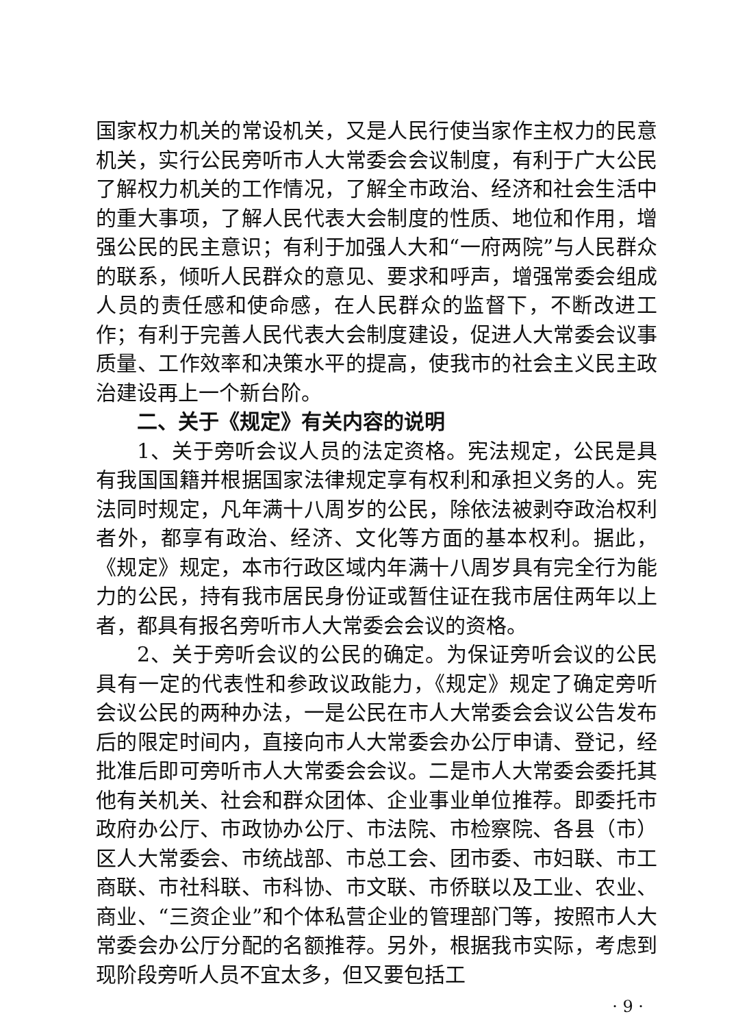国家权力机关的常设机关，又是人民行使当家作主权力的民意机关，实行公民旁听市人大常委会会议制度，有利于广大公民了解权力机关的工作情况，了解全市政治、经济和社会生活中的重大事项，了解人民代表大会制度的性质、地位和作用，增强公民的民主意识；有利于加强人大和“一府两院”与人民群众的联系，倾听人民群众的意见、要求和呼声，增强常委会组成人员的责任感和使命感，在人民群众的监督下，不断改进工作；有利于完善人民代表大会制度建设，促进人大常委会议事质量、工作效率和决策水平的提高，使我市的社会主义民主政治建设再上一个新台阶。
二、关于《规定》有关内容的说明
1、关于旁听会议人员的法定资格。宪法规定，公民是具有我国国籍并根据国家法律规定享有权利和承担义务的人。宪法同时规定，凡年满十八周岁的公民，除依法被剥夺政治权利者外，都享有政治、经济、文化等方面的基本权利。据此，《规定》规定，本市行政区域内年满十八周岁具有完全行为能力的公民，持有我市居民身份证或暂住证在我市居住两年以上者，都具有报名旁听市人大常委会会议的资格。
2、关于旁听会议的公民的确定。为保证旁听会议的公民具有一定的代表性和参政议政能力，《规定》规定了确定旁听会议公民的两种办法，一是公民在市人大常委会会议公告发布后的限定时间内，直接向市人大常委会办公厅申请、登记，经批准后即可旁听市人大常委会会议。二是市人大常委会委托其他有关机关、社会和群众团体、企业事业单位推荐。即委托市政府办公厅、市政协办公厅、市法院、市检察院、各县（市）区人大常委会、市统战部、市总工会、团市委、市妇联、市工商联、市社科联、市科协、市文联、市侨联以及工业、农业、商业、“三资企业”和个体私营企业的管理部门等，按照市人大常委会办公厅分配的名额推荐。另外，根据我市实际，考虑到现阶段旁听人员不宜太多，但又要包括工
· 9 ·